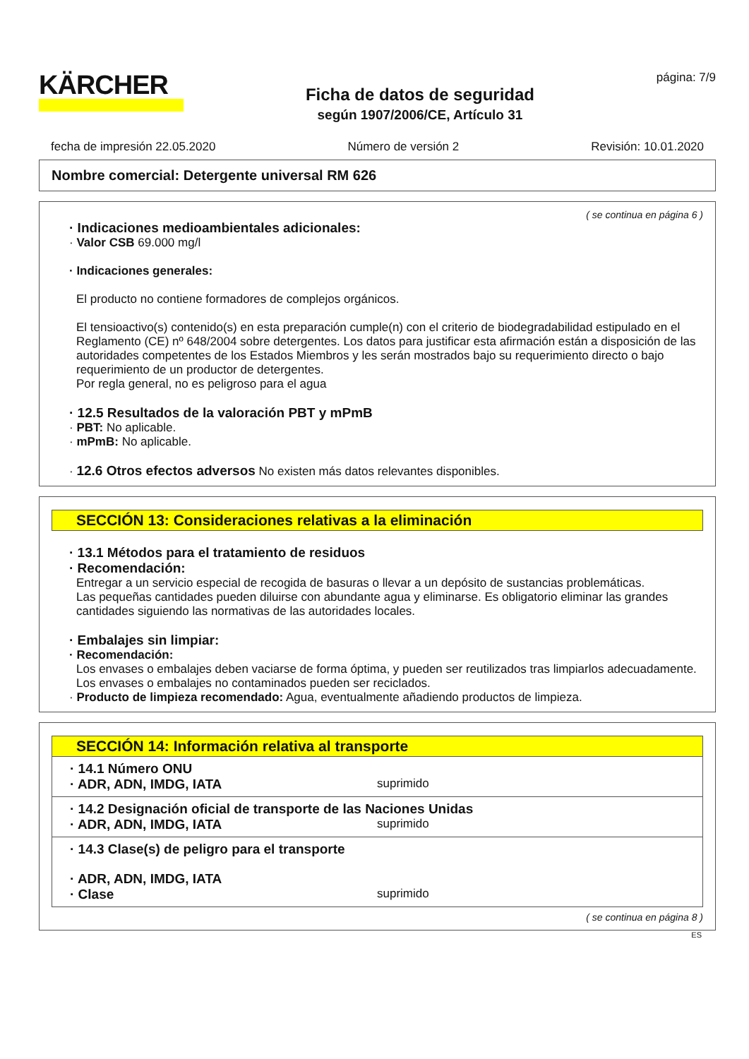KÄRCHER
Ficha de datos de seguridad
según 1907/2006/CE, Artículo 31
página: 7/9
fecha de impresión 22.05.2020 Número de versión 2 Revisión: 10.01.2020
Nombre comercial: Detergente universal RM 626
( se continua en página 6 )
· Indicaciones medioambientales adicionales:
· Valor CSB 69.000 mg/l
· Indicaciones generales:
El producto no contiene formadores de complejos orgánicos.
El tensioactivo(s) contenido(s) en esta preparación cumple(n) con el criterio de biodegradabilidad estipulado en el Reglamento (CE) nº 648/2004 sobre detergentes. Los datos para justificar esta afirmación están a disposición de las autoridades competentes de los Estados Miembros y les serán mostrados bajo su requerimiento directo o bajo requerimiento de un productor de detergentes.
Por regla general, no es peligroso para el agua
· 12.5 Resultados de la valoración PBT y mPmB
· PBT: No aplicable.
· mPmB: No aplicable.
· 12.6 Otros efectos adversos No existen más datos relevantes disponibles.
SECCIÓN 13: Consideraciones relativas a la eliminación
· 13.1 Métodos para el tratamiento de residuos
· Recomendación:
Entregar a un servicio especial de recogida de basuras o llevar a un depósito de sustancias problemáticas.
Las pequeñas cantidades pueden diluirse con abundante agua y eliminarse. Es obligatorio eliminar las grandes cantidades siguiendo las normativas de las autoridades locales.
· Embalajes sin limpiar:
· Recomendación:
Los envases o embalajes deben vaciarse de forma óptima, y pueden ser reutilizados tras limpiarlos adecuadamente.
Los envases o embalajes no contaminados pueden ser reciclados.
· Producto de limpieza recomendado: Agua, eventualmente añadiendo productos de limpieza.
SECCIÓN 14: Información relativa al transporte
· 14.1 Número ONU
· ADR, ADN, IMDG, IATA suprimido
· 14.2 Designación oficial de transporte de las Naciones Unidas
· ADR, ADN, IMDG, IATA suprimido
· 14.3 Clase(s) de peligro para el transporte
· ADR, ADN, IMDG, IATA
· Clase suprimido
( se continua en página 8 )
ES